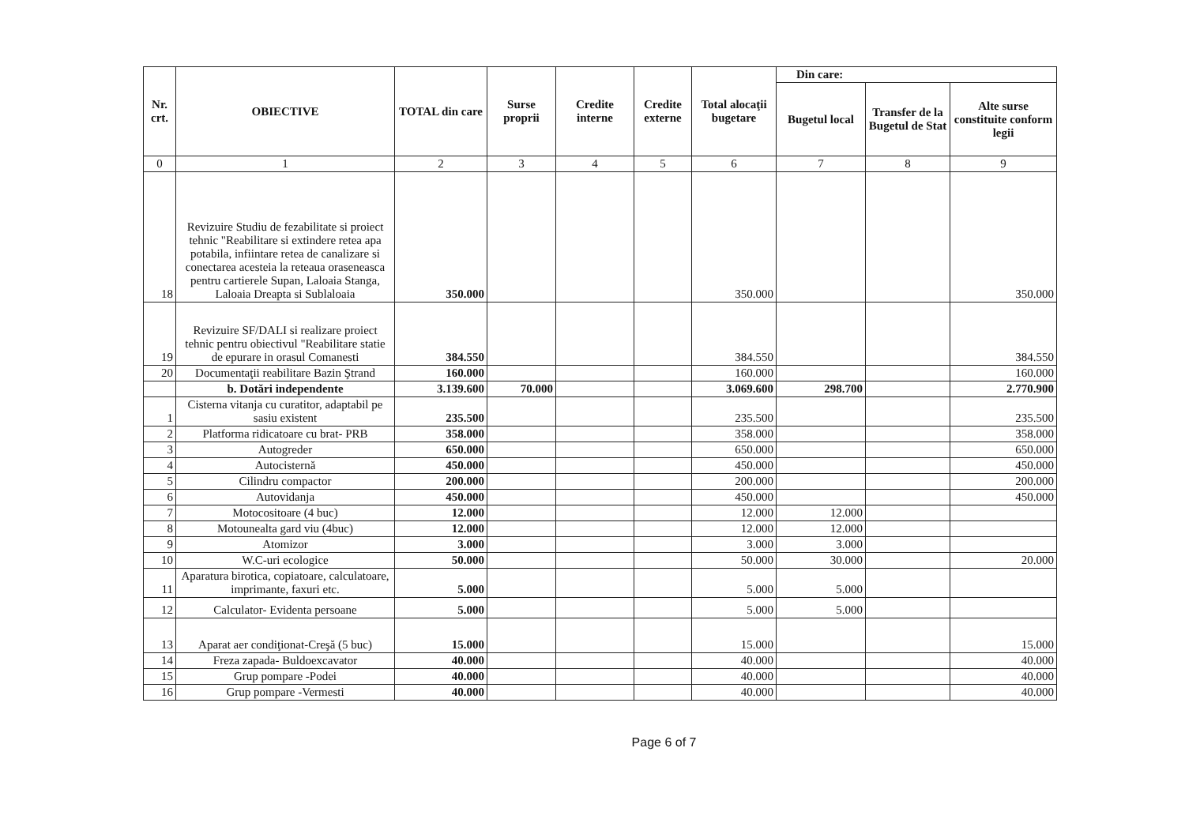| Nr. crt. | OBIECTIVE | TOTAL din care | Surse proprii | Credite interne | Credite externe | Total alocaţii bugetare | Din care: | | |
| --- | --- | --- | --- | --- | --- | --- | --- | --- | --- |
| | | | | | | | Bugetul local | Transfer de la Bugetul de Stat | Alte surse constituite conform legii |
| 0 | 1 | 2 | 3 | 4 | 5 | 6 | 7 | 8 | 9 |
| 18 | Revizuire Studiu de fezabilitate si proiect tehnic "Reabilitare si extindere retea apa potabila, infiintare retea de canalizare si conectarea acesteia la reteaua oraseneasca pentru cartierele Supan, Laloaia Stanga, Laloaia Dreapta si Sublaloaia | 350.000 | | | | 350.000 | | | 350.000 |
| 19 | Revizuire SF/DALI si realizare proiect tehnic pentru obiectivul "Reabilitare statie de epurare in orasul Comanesti | 384.550 | | | | 384.550 | | | 384.550 |
| 20 | Documentaţii reabilitare Bazin Ştrand | 160.000 | | | | 160.000 | | | 160.000 |
| | b. Dotări independente | 3.139.600 | 70.000 | | | 3.069.600 | 298.700 | | 2.770.900 |
| 1 | Cisterna vitanja cu curatitor, adaptabil pe sasiu existent | 235.500 | | | | 235.500 | | | 235.500 |
| 2 | Platforma ridicatoare cu brat- PRB | 358.000 | | | | 358.000 | | | 358.000 |
| 3 | Autogreder | 650.000 | | | | 650.000 | | | 650.000 |
| 4 | Autocisternă | 450.000 | | | | 450.000 | | | 450.000 |
| 5 | Cilindru compactor | 200.000 | | | | 200.000 | | | 200.000 |
| 6 | Autovidanja | 450.000 | | | | 450.000 | | | 450.000 |
| 7 | Motocositoare (4 buc) | 12.000 | | | | 12.000 | 12.000 | | |
| 8 | Motounealta gard viu (4buc) | 12.000 | | | | 12.000 | 12.000 | | |
| 9 | Atomizor | 3.000 | | | | 3.000 | 3.000 | | |
| 10 | W.C-uri ecologice | 50.000 | | | | 50.000 | 30.000 | | 20.000 |
| 11 | Aparatura birotica, copiatoare, calculatoare, imprimante, faxuri etc. | 5.000 | | | | 5.000 | 5.000 | | |
| 12 | Calculator- Evidenta persoane | 5.000 | | | | 5.000 | 5.000 | | |
| 13 | Aparat aer condiţionat-Creşă (5 buc) | 15.000 | | | | 15.000 | | | 15.000 |
| 14 | Freza zapada- Buldoexcavator | 40.000 | | | | 40.000 | | | 40.000 |
| 15 | Grup pompare -Podei | 40.000 | | | | 40.000 | | | 40.000 |
| 16 | Grup pompare -Vermesti | 40.000 | | | | 40.000 | | | 40.000 |
Page 6 of 7